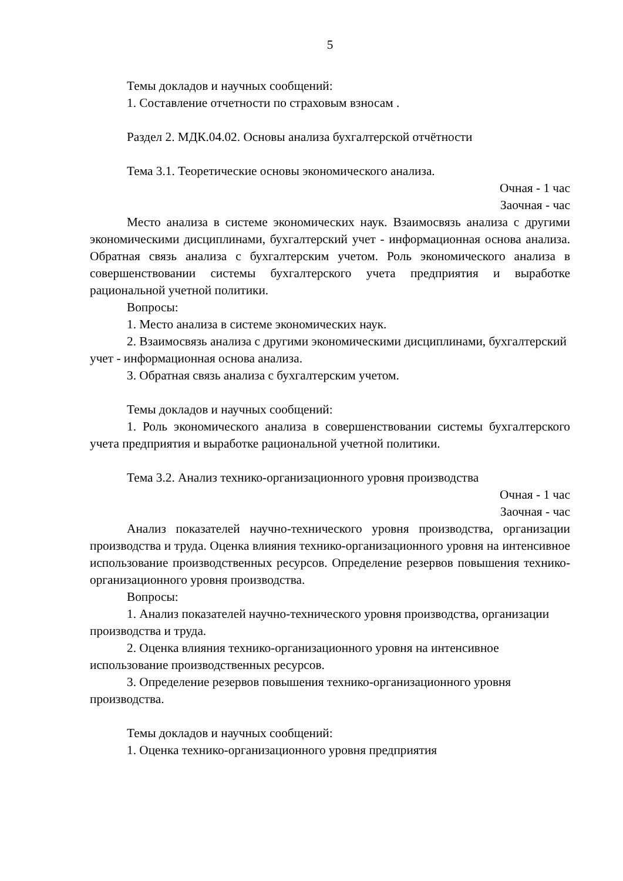5
Темы докладов и научных сообщений:
1. Составление отчетности по страховым взносам .
Раздел 2. МДК.04.02. Основы анализа бухгалтерской отчётности
Тема 3.1. Теоретические основы экономического анализа.
Очная - 1 час
Заочная - час
Место анализа в системе экономических наук. Взаимосвязь анализа с другими экономическими дисциплинами, бухгалтерский учет - информационная основа анализа. Обратная связь анализа с бухгалтерским учетом. Роль экономического анализа в совершенствовании системы бухгалтерского учета предприятия и выработке рациональной учетной политики.
Вопросы:
1. Место анализа в системе экономических наук.
2. Взаимосвязь анализа с другими экономическими дисциплинами, бухгалтерский учет - информационная основа анализа.
3. Обратная связь анализа с бухгалтерским учетом.
Темы докладов и научных сообщений:
1. Роль экономического анализа в совершенствовании системы бухгалтерского учета предприятия и выработке рациональной учетной политики.
Тема 3.2. Анализ технико-организационного уровня производства
Очная - 1 час
Заочная - час
Анализ показателей научно-технического уровня производства, организации производства и труда. Оценка влияния технико-организационного уровня на интенсивное использование производственных ресурсов. Определение резервов повышения технико-организационного уровня производства.
Вопросы:
1. Анализ показателей научно-технического уровня производства, организации производства и труда.
2. Оценка влияния технико-организационного уровня на интенсивное использование производственных ресурсов.
3. Определение резервов повышения технико-организационного уровня производства.
Темы докладов и научных сообщений:
1. Оценка технико-организационного уровня предприятия